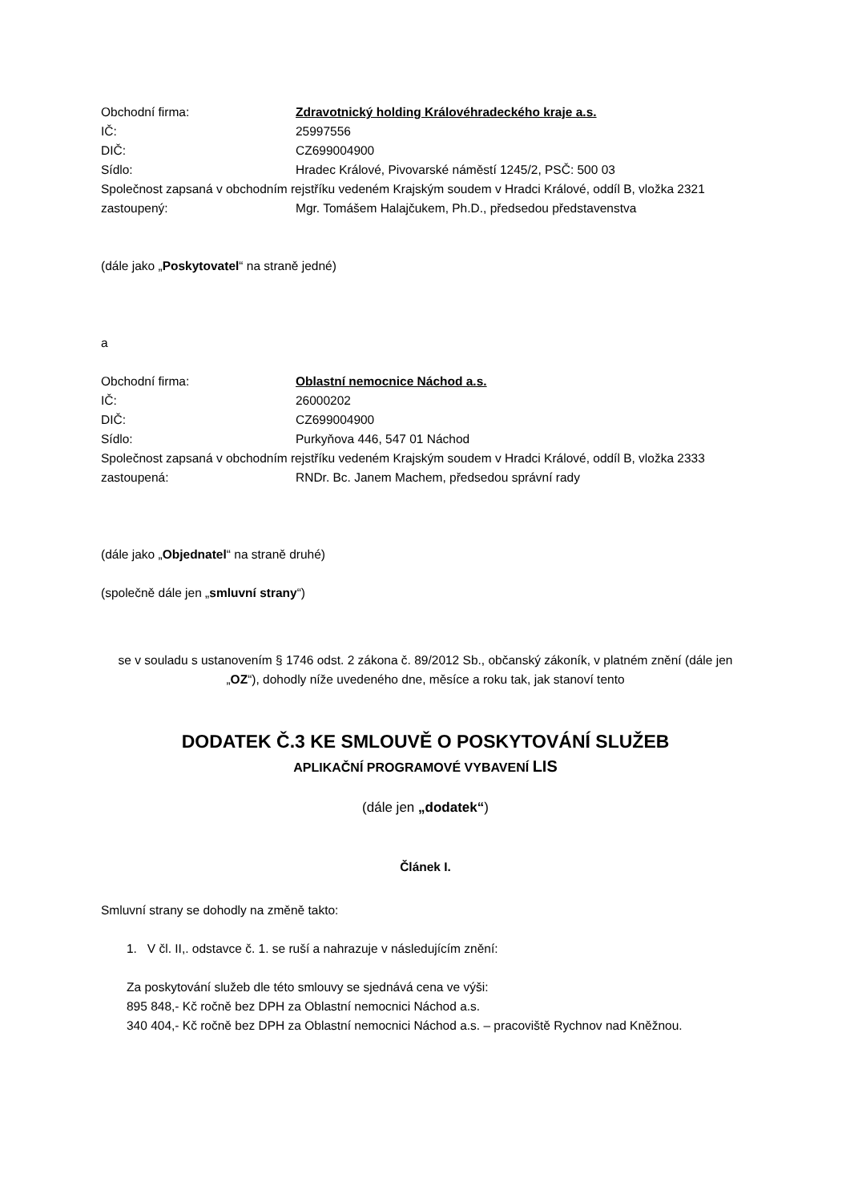Obchodní firma: Zdravotnický holding Královéhradeckého kraje a.s.
IČ: 25997556
DIČ: CZ699004900
Sídlo: Hradec Králové, Pivovarské náměstí 1245/2, PSČ: 500 03
Společnost zapsaná v obchodním rejstříku vedeném Krajským soudem v Hradci Králové, oddíl B, vložka 2321
zastoupený: Mgr. Tomášem Halajčukem, Ph.D., předsedou představenstva
(dále jako „Poskytovatel“ na straně jedné)
a
Obchodní firma: Oblastní nemocnice Náchod a.s.
IČ: 26000202
DIČ: CZ699004900
Sídlo: Purkyňova 446, 547 01 Náchod
Společnost zapsaná v obchodním rejstříku vedeném Krajským soudem v Hradci Králové, oddíl B, vložka 2333
zastoupená: RNDr. Bc. Janem Machem, předsedou správní rady
(dále jako „Objednatel“ na straně druhé)
(společně dále jen „smluvní strany“)
se v souladu s ustanovením § 1746 odst. 2 zákona č. 89/2012 Sb., občanský zákoník, v platném znění (dále jen „OZ“), dohodly níže uvedeného dne, měsíce a roku tak, jak stanoví tento
DODATEK Č.3 KE SMLOUVĚ O POSKYTOVÁNÍ SLUŽEB
APLIKAČNÍ PROGRAMOVÉ VYBAVENÍ LIS
(dále jen „dodatek“)
Článek I.
Smluvní strany se dohodly na změně takto:
1. V čl. II,. odstavce č. 1. se ruší a nahrazuje v následujícím znění:
Za poskytování služeb dle této smlouvy se sjednává cena ve výši:
895 848,- Kč ročně bez DPH za Oblastní nemocnici Náchod a.s.
340 404,- Kč ročně bez DPH za Oblastní nemocnici Náchod a.s. – pracoviště Rychnov nad Kněžnou.